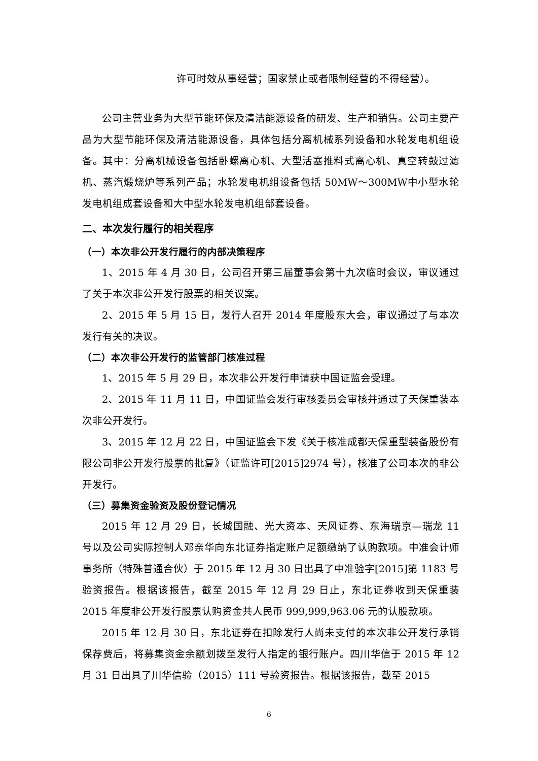许可时效从事经营；国家禁止或者限制经营的不得经营）。
公司主营业务为大型节能环保及清洁能源设备的研发、生产和销售。公司主要产品为大型节能环保及清洁能源设备，具体包括分离机械系列设备和水轮发电机组设备。其中：分离机械设备包括卧螺离心机、大型活塞推料式离心机、真空转鼓过滤机、蒸汽煅烧炉等系列产品；水轮发电机组设备包括 50MW～300MW中小型水轮发电机组成套设备和大中型水轮发电机组部套设备。
二、本次发行履行的相关程序
（一）本次非公开发行履行的内部决策程序
1、2015 年 4 月 30 日，公司召开第三届董事会第十九次临时会议，审议通过了关于本次非公开发行股票的相关议案。
2、2015 年 5 月 15 日，发行人召开 2014 年度股东大会，审议通过了与本次发行有关的决议。
（二）本次非公开发行的监管部门核准过程
1、2015 年 5 月 29 日，本次非公开发行申请获中国证监会受理。
2、2015 年 11 月 11 日，中国证监会发行审核委员会审核并通过了天保重装本次非公开发行。
3、2015 年 12 月 22 日，中国证监会下发《关于核准成都天保重型装备股份有限公司非公开发行股票的批复》（证监许可[2015]2974 号），核准了公司本次的非公开发行。
（三）募集资金验资及股份登记情况
2015 年 12 月 29 日，长城国融、光大资本、天风证券、东海瑞京—瑞龙 11 号以及公司实际控制人邓亲华向东北证券指定账户足额缴纳了认购款项。中准会计师事务所（特殊普通合伙）于 2015 年 12 月 30 日出具了中准验字[2015]第 1183 号验资报告。根据该报告，截至 2015 年 12 月 29 日止，东北证券收到天保重装 2015 年度非公开发行股票认购资金共人民币 999,999,963.06 元的认股款项。
2015 年 12 月 30 日，东北证券在扣除发行人尚未支付的本次非公开发行承销保荐费后，将募集资金余额划拨至发行人指定的银行账户。四川华信于 2015 年 12 月 31 日出具了川华信验（2015）111 号验资报告。根据该报告，截至 2015
6